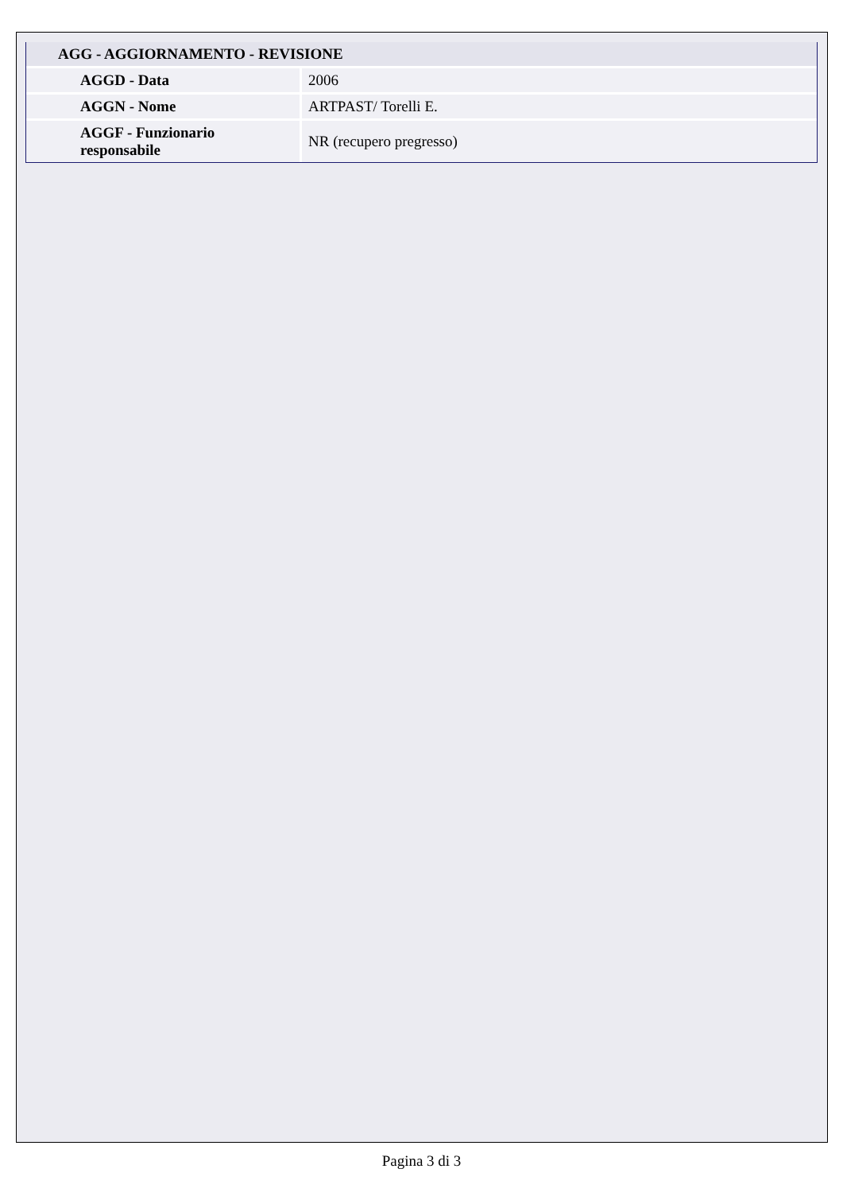| AGG - AGGIORNAMENTO - REVISIONE | |
| --- | --- |
| AGGD - Data | 2006 |
| AGGN - Nome | ARTPAST/ Torelli E. |
| AGGF - Funzionario responsabile | NR (recupero pregresso) |
Pagina 3 di 3